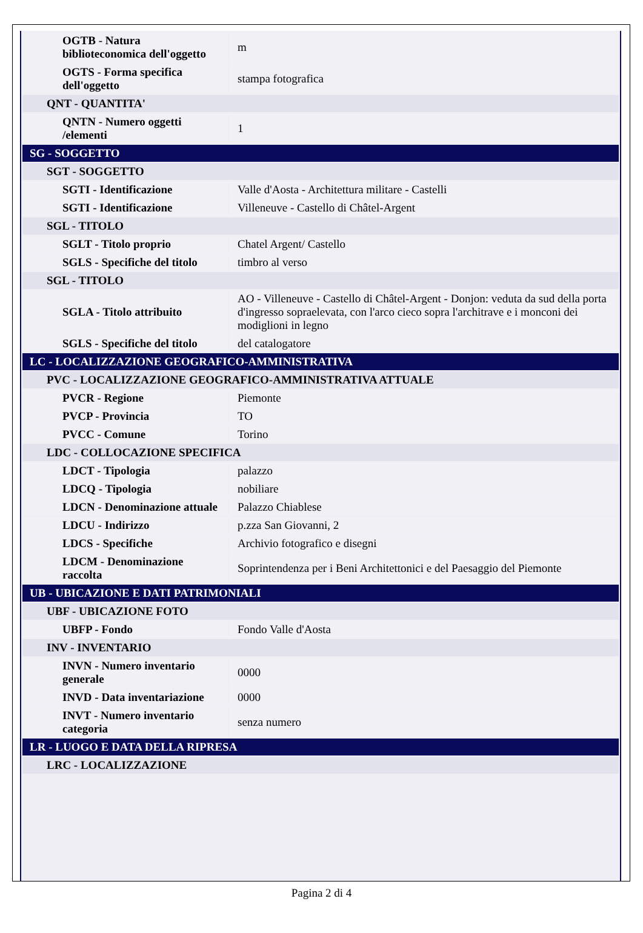| OGTB - Natura biblioteconomica dell'oggetto | m |
| OGTS - Forma specifica dell'oggetto | stampa fotografica |
| QNT - QUANTITA' | |
| QNTN - Numero oggetti /elementi | 1 |
| SG - SOGGETTO | |
| SGT - SOGGETTO | |
| SGTI - Identificazione | Valle d'Aosta - Architettura militare - Castelli |
| SGTI - Identificazione | Villeneuve - Castello di Châtel-Argent |
| SGL - TITOLO | |
| SGLT - Titolo proprio | Chatel Argent/ Castello |
| SGLS - Specifiche del titolo | timbro al verso |
| SGL - TITOLO | |
| SGLA - Titolo attribuito | AO - Villeneuve - Castello di Châtel-Argent - Donjon: veduta da sud della porta d'ingresso sopraelevata, con l'arco cieco sopra l'architrave e i monconi dei modiglioni in legno |
| SGLS - Specifiche del titolo | del catalogatore |
| LC - LOCALIZZAZIONE GEOGRAFICO-AMMINISTRATIVA | |
| PVC - LOCALIZZAZIONE GEOGRAFICO-AMMINISTRATIVA ATTUALE | |
| PVCR - Regione | Piemonte |
| PVCP - Provincia | TO |
| PVCC - Comune | Torino |
| LDC - COLLOCAZIONE SPECIFICA | |
| LDCT - Tipologia | palazzo |
| LDCQ - Tipologia | nobiliare |
| LDCN - Denominazione attuale | Palazzo Chiablese |
| LDCU - Indirizzo | p.zza San Giovanni, 2 |
| LDCS - Specifiche | Archivio fotografico e disegni |
| LDCM - Denominazione raccolta | Soprintendenza per i Beni Architettonici e del Paesaggio del Piemonte |
| UB - UBICAZIONE E DATI PATRIMONIALI | |
| UBF - UBICAZIONE FOTO | |
| UBFP - Fondo | Fondo Valle d'Aosta |
| INV - INVENTARIO | |
| INVN - Numero inventario generale | 0000 |
| INVD - Data inventariazione | 0000 |
| INVT - Numero inventario categoria | senza numero |
| LR - LUOGO E DATA DELLA RIPRESA | |
| LRC - LOCALIZZAZIONE | |
Pagina 2 di 4